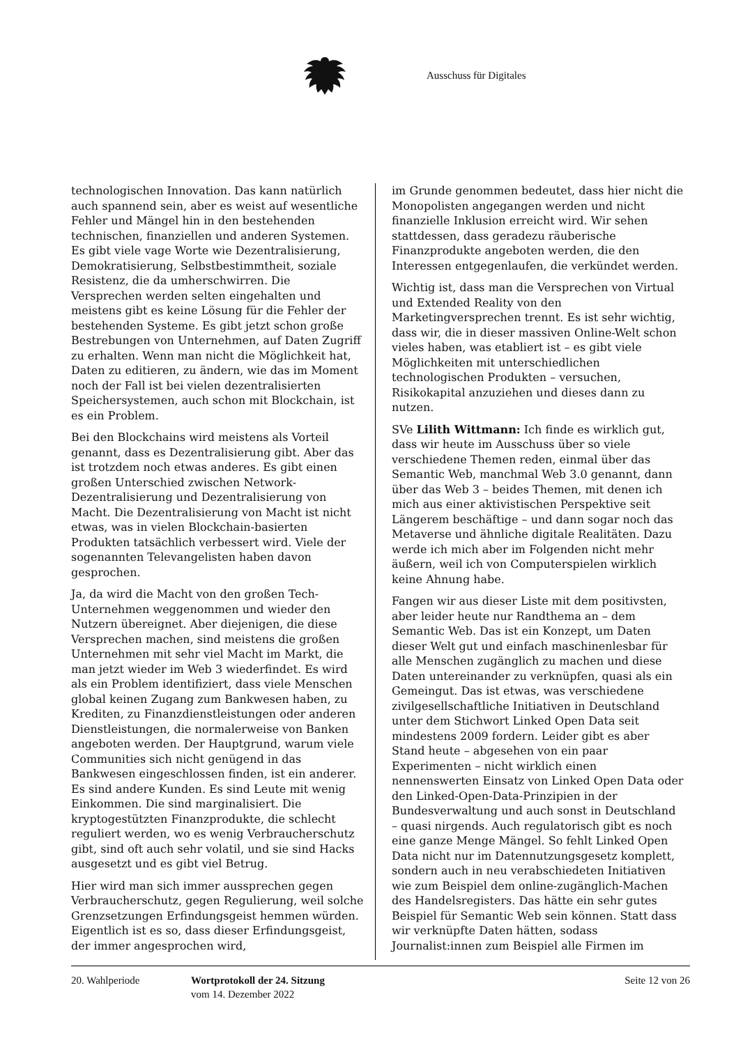Ausschuss für Digitales
technologischen Innovation. Das kann natürlich auch spannend sein, aber es weist auf wesentliche Fehler und Mängel hin in den bestehenden technischen, finanziellen und anderen Systemen. Es gibt viele vage Worte wie Dezentralisierung, Demokratisierung, Selbstbestimmtheit, soziale Resistenz, die da umherschwirren. Die Versprechen werden selten eingehalten und meistens gibt es keine Lösung für die Fehler der bestehenden Systeme. Es gibt jetzt schon große Bestrebungen von Unternehmen, auf Daten Zugriff zu erhalten. Wenn man nicht die Möglichkeit hat, Daten zu editieren, zu ändern, wie das im Moment noch der Fall ist bei vielen dezentralisierten Speichersystemen, auch schon mit Blockchain, ist es ein Problem.
Bei den Blockchains wird meistens als Vorteil genannt, dass es Dezentralisierung gibt. Aber das ist trotzdem noch etwas anderes. Es gibt einen großen Unterschied zwischen Network-Dezentralisierung und Dezentralisierung von Macht. Die Dezentralisierung von Macht ist nicht etwas, was in vielen Blockchain-basierten Produkten tatsächlich verbessert wird. Viele der sogenannten Televangelisten haben davon gesprochen.
Ja, da wird die Macht von den großen Tech-Unternehmen weggenommen und wieder den Nutzern übereignet. Aber diejenigen, die diese Versprechen machen, sind meistens die großen Unternehmen mit sehr viel Macht im Markt, die man jetzt wieder im Web 3 wiederfindet. Es wird als ein Problem identifiziert, dass viele Menschen global keinen Zugang zum Bankwesen haben, zu Krediten, zu Finanzdienstleistungen oder anderen Dienstleistungen, die normalerweise von Banken angeboten werden. Der Hauptgrund, warum viele Communities sich nicht genügend in das Bankwesen eingeschlossen finden, ist ein anderer. Es sind andere Kunden. Es sind Leute mit wenig Einkommen. Die sind marginalisiert. Die kryptogestützten Finanzprodukte, die schlecht reguliert werden, wo es wenig Verbraucherschutz gibt, sind oft auch sehr volatil, und sie sind Hacks ausgesetzt und es gibt viel Betrug.
Hier wird man sich immer aussprechen gegen Verbraucherschutz, gegen Regulierung, weil solche Grenzsetzungen Erfindungsgeist hemmen würden. Eigentlich ist es so, dass dieser Erfindungsgeist, der immer angesprochen wird,
im Grunde genommen bedeutet, dass hier nicht die Monopolisten angegangen werden und nicht finanzielle Inklusion erreicht wird. Wir sehen stattdessen, dass geradezu räuberische Finanzprodukte angeboten werden, die den Interessen entgegenlaufen, die verkündet werden.
Wichtig ist, dass man die Versprechen von Virtual und Extended Reality von den Marketingversprechen trennt. Es ist sehr wichtig, dass wir, die in dieser massiven Online-Welt schon vieles haben, was etabliert ist – es gibt viele Möglichkeiten mit unterschiedlichen technologischen Produkten – versuchen, Risikokapital anzuziehen und dieses dann zu nutzen.
SVe Lilith Wittmann: Ich finde es wirklich gut, dass wir heute im Ausschuss über so viele verschiedene Themen reden, einmal über das Semantic Web, manchmal Web 3.0 genannt, dann über das Web 3 – beides Themen, mit denen ich mich aus einer aktivistischen Perspektive seit Längerem beschäftige – und dann sogar noch das Metaverse und ähnliche digitale Realitäten. Dazu werde ich mich aber im Folgenden nicht mehr äußern, weil ich von Computerspielen wirklich keine Ahnung habe.
Fangen wir aus dieser Liste mit dem positivsten, aber leider heute nur Randthema an – dem Semantic Web. Das ist ein Konzept, um Daten dieser Welt gut und einfach maschinenlesbar für alle Menschen zugänglich zu machen und diese Daten untereinander zu verknüpfen, quasi als ein Gemeingut. Das ist etwas, was verschiedene zivilgesellschaftliche Initiativen in Deutschland unter dem Stichwort Linked Open Data seit mindestens 2009 fordern. Leider gibt es aber Stand heute – abgesehen von ein paar Experimenten – nicht wirklich einen nennenswerten Einsatz von Linked Open Data oder den Linked-Open-Data-Prinzipien in der Bundesverwaltung und auch sonst in Deutschland – quasi nirgends. Auch regulatorisch gibt es noch eine ganze Menge Mängel. So fehlt Linked Open Data nicht nur im Datennutzungsgesetz komplett, sondern auch in neu verabschiedeten Initiativen wie zum Beispiel dem online-zugänglich-Machen des Handelsregisters. Das hätte ein sehr gutes Beispiel für Semantic Web sein können. Statt dass wir verknüpfte Daten hätten, sodass Journalist:innen zum Beispiel alle Firmen im
20. Wahlperiode Wortprotokoll der 24. Sitzung
vom 14. Dezember 2022
Seite 12 von 26